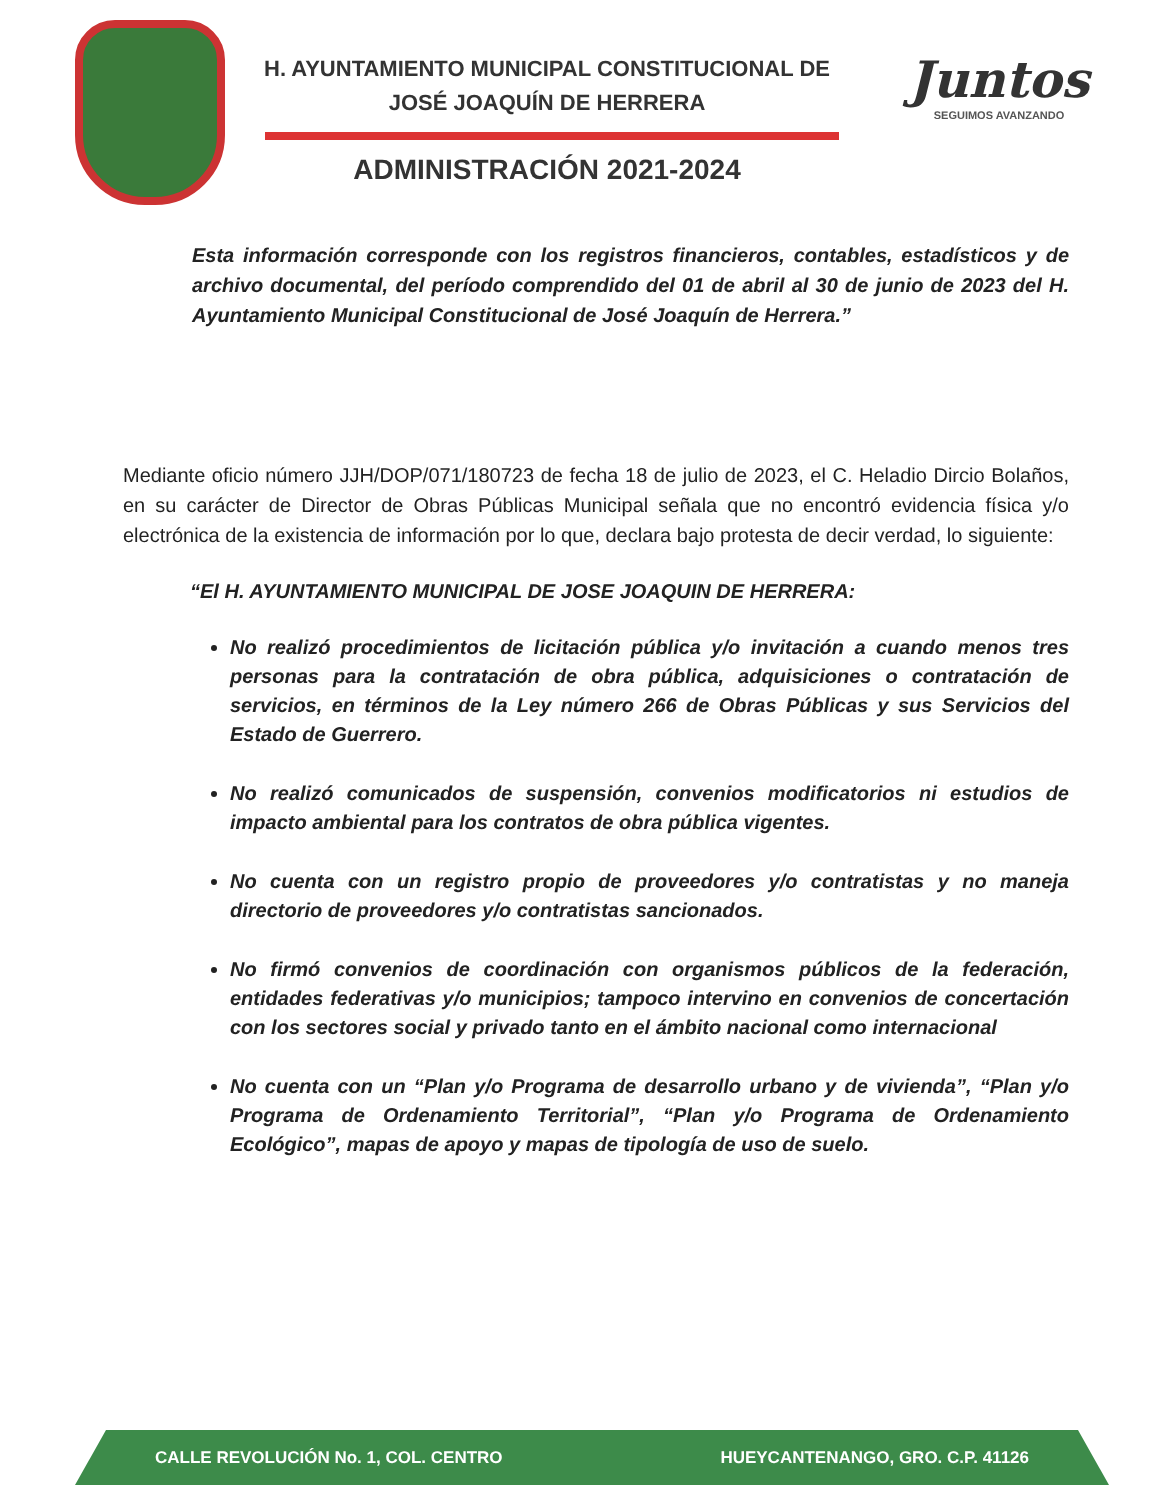H. AYUNTAMIENTO MUNICIPAL CONSTITUCIONAL DE
JOSÉ JOAQUÍN DE HERRERA
ADMINISTRACIÓN 2021-2024
Juntos
SEGUIMOS AVANZANDO
Esta información corresponde con los registros financieros, contables, estadísticos y de archivo documental, del período comprendido del 01 de abril al 30 de junio de 2023 del H. Ayuntamiento Municipal Constitucional de José Joaquín de Herrera.”
Mediante oficio número JJH/DOP/071/180723 de fecha 18 de julio de 2023, el C. Heladio Dircio Bolaños, en su carácter de Director de Obras Públicas Municipal señala que no encontró evidencia física y/o electrónica de la existencia de información por lo que, declara bajo protesta de decir verdad, lo siguiente:
“El H. AYUNTAMIENTO MUNICIPAL DE JOSE JOAQUIN DE HERRERA:
No realizó procedimientos de licitación pública y/o invitación a cuando menos tres personas para la contratación de obra pública, adquisiciones o contratación de servicios, en términos de la Ley número 266 de Obras Públicas y sus Servicios del Estado de Guerrero.
No realizó comunicados de suspensión, convenios modificatorios ni estudios de impacto ambiental para los contratos de obra pública vigentes.
No cuenta con un registro propio de proveedores y/o contratistas y no maneja directorio de proveedores y/o contratistas sancionados.
No firmó convenios de coordinación con organismos públicos de la federación, entidades federativas y/o municipios; tampoco intervino en convenios de concertación con los sectores social y privado tanto en el ámbito nacional como internacional
No cuenta con un “Plan y/o Programa de desarrollo urbano y de vivienda”, “Plan y/o Programa de Ordenamiento Territorial”, “Plan y/o Programa de Ordenamiento Ecológico”, mapas de apoyo y mapas de tipología de uso de suelo.
CALLE REVOLUCIÓN No. 1, COL. CENTRO HUEYCANTENANGO, GRO. C.P. 41126